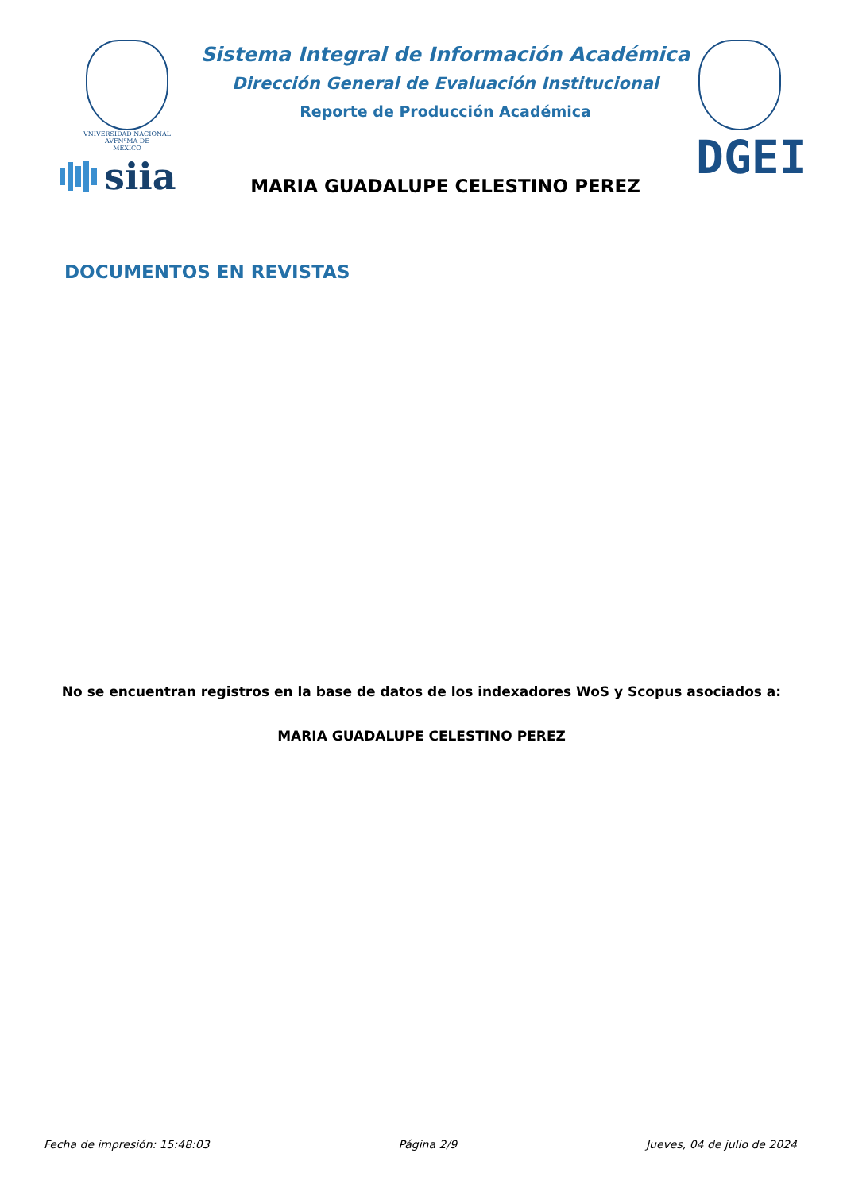VNIVERSIDAD NACIONAL
AVFNºMA DE
MEXICO
siia
Sistema Integral de Información Académica
Dirección General de Evaluación Institucional
Reporte de Producción Académica
MARIA GUADALUPE CELESTINO PEREZ
DGEI
DOCUMENTOS EN REVISTAS
No se encuentran registros en la base de datos de los indexadores WoS y Scopus asociados a:
MARIA GUADALUPE CELESTINO PEREZ
Fecha de impresión: 15:48:03 Página 2/9 Jueves, 04 de julio de 2024